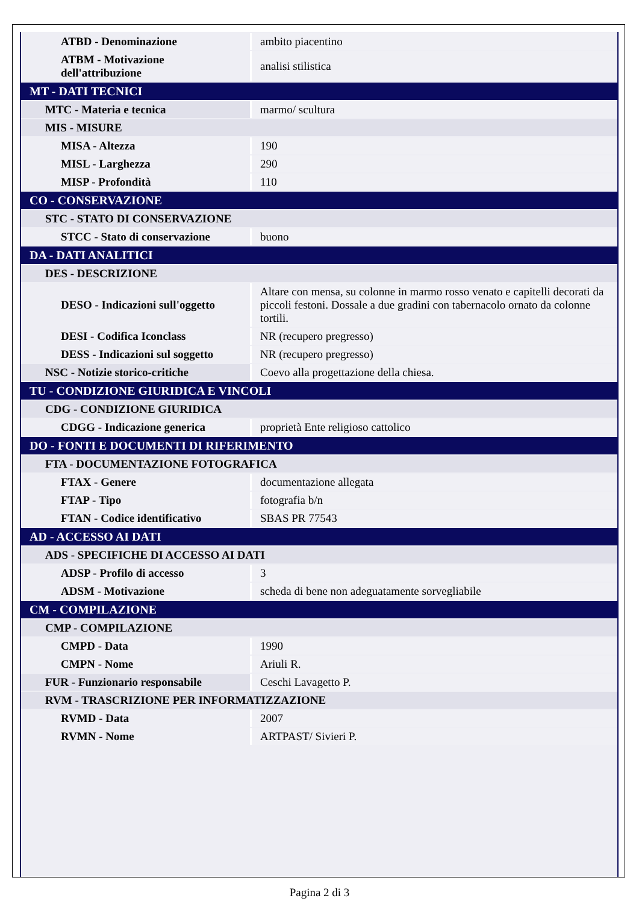| ATBD - Denominazione | ambito piacentino |
| ATBM - Motivazione dell'attribuzione | analisi stilistica |
| MT - DATI TECNICI | |
| MTC - Materia e tecnica | marmo/ scultura |
| MIS - MISURE | |
| MISA - Altezza | 190 |
| MISL - Larghezza | 290 |
| MISP - Profondità | 110 |
| CO - CONSERVAZIONE | |
| STC - STATO DI CONSERVAZIONE | |
| STCC - Stato di conservazione | buono |
| DA - DATI ANALITICI | |
| DES - DESCRIZIONE | |
| DESO - Indicazioni sull'oggetto | Altare con mensa, su colonne in marmo rosso venato e capitelli decorati da piccoli festoni. Dossale a due gradini con tabernacolo ornato da colonne tortili. |
| DESI - Codifica Iconclass | NR (recupero pregresso) |
| DESS - Indicazioni sul soggetto | NR (recupero pregresso) |
| NSC - Notizie storico-critiche | Coevo alla progettazione della chiesa. |
| TU - CONDIZIONE GIURIDICA E VINCOLI | |
| CDG - CONDIZIONE GIURIDICA | |
| CDGG - Indicazione generica | proprietà Ente religioso cattolico |
| DO - FONTI E DOCUMENTI DI RIFERIMENTO | |
| FTA - DOCUMENTAZIONE FOTOGRAFICA | |
| FTAX - Genere | documentazione allegata |
| FTAP - Tipo | fotografia b/n |
| FTAN - Codice identificativo | SBAS PR 77543 |
| AD - ACCESSO AI DATI | |
| ADS - SPECIFICHE DI ACCESSO AI DATI | |
| ADSP - Profilo di accesso | 3 |
| ADSM - Motivazione | scheda di bene non adeguatamente sorvegliabile |
| CM - COMPILAZIONE | |
| CMP - COMPILAZIONE | |
| CMPD - Data | 1990 |
| CMPN - Nome | Ariuli R. |
| FUR - Funzionario responsabile | Ceschi Lavagetto P. |
| RVM - TRASCRIZIONE PER INFORMATIZZAZIONE | |
| RVMD - Data | 2007 |
| RVMN - Nome | ARTPAST/ Sivieri P. |
Pagina 2 di 3